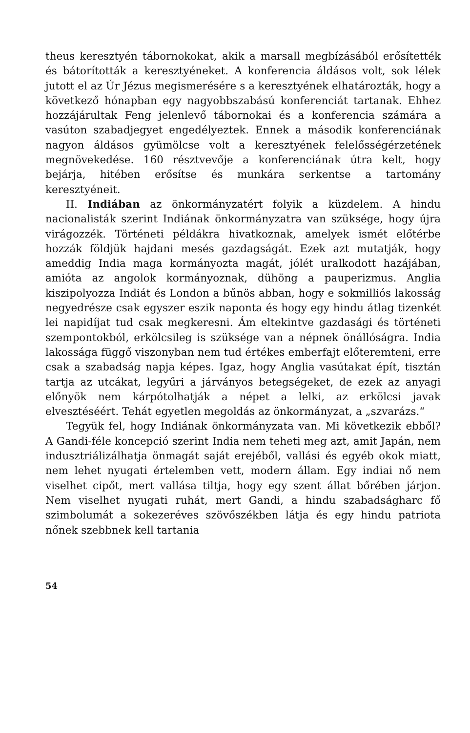theus keresztyén tábornokokat, akik a marsall megbízásából erősítették és bátorították a keresztyéneket. A konferencia áldásos volt, sok lélek jutott el az Úr Jézus megismerésére s a keresztyének elhatározták, hogy a következő hónapban egy nagyobbszabású konferenciát tartanak. Ehhez hozzájárultak Feng jelenlevő tábornokai és a konferencia számára a vasúton szabadjegyet engedélyeztek. Ennek a második konferenciának nagyon áldásos gyümölcse volt a keresztyének felelősségérzetének megnövekedése. 160 résztvevője a konferenciának útra kelt, hogy bejárja, hitében erősítse és munkára serkentse a tartomány keresztyéneit.
II. Indiában az önkormányzatért folyik a küzdelem. A hindu nacionalisták szerint Indiának önkormányzatra van szüksége, hogy újra virágozzék. Történeti példákra hivatkoznak, amelyek ismét előtérbe hozzák földjük hajdani mesés gazdagságát. Ezek azt mutatják, hogy ameddig India maga kormányozta magát, jólét uralkodott hazájában, amióta az angolok kormányoznak, dühöng a pauperizmus. Anglia kiszipolyozza Indiát és London a bűnös abban, hogy e sokmilliós lakosság negyedrésze csak egyszer eszik naponta és hogy egy hindu átlag tizenkét lei napidíjat tud csak megkeresni. Ám eltekintve gazdasági és történeti szempontokból, erkölcsileg is szüksége van a népnek önállóságra. India lakossága függő viszonyban nem tud értékes emberfajt előteremteni, erre csak a szabadság napja képes. Igaz, hogy Anglia vasútakat épít, tisztán tartja az utcákat, legyűri a járványos betegségeket, de ezek az anyagi előnyök nem kárpótolhatják a népet a lelki, az erkölcsi javak elvesztéséért. Tehát egyetlen megoldás az önkormányzat, a „szvarázs.“
Tegyük fel, hogy Indiának önkormányzata van. Mi következik ebből? A Gandi-féle koncepció szerint India nem teheti meg azt, amit Japán, nem indusztriálizálhatja önmagát saját erejéből, vallási és egyéb okok miatt, nem lehet nyugati értelemben vett, modern állam. Egy indiai nő nem viselhet cipőt, mert vallása tiltja, hogy egy szent állat bőrében járjon. Nem viselhet nyugati ruhát, mert Gandi, a hindu szabadságharc fő szimbolumát a sokezeréves szövőszékben látja és egy hindu patriota nőnek szebbnek kell tartania
54